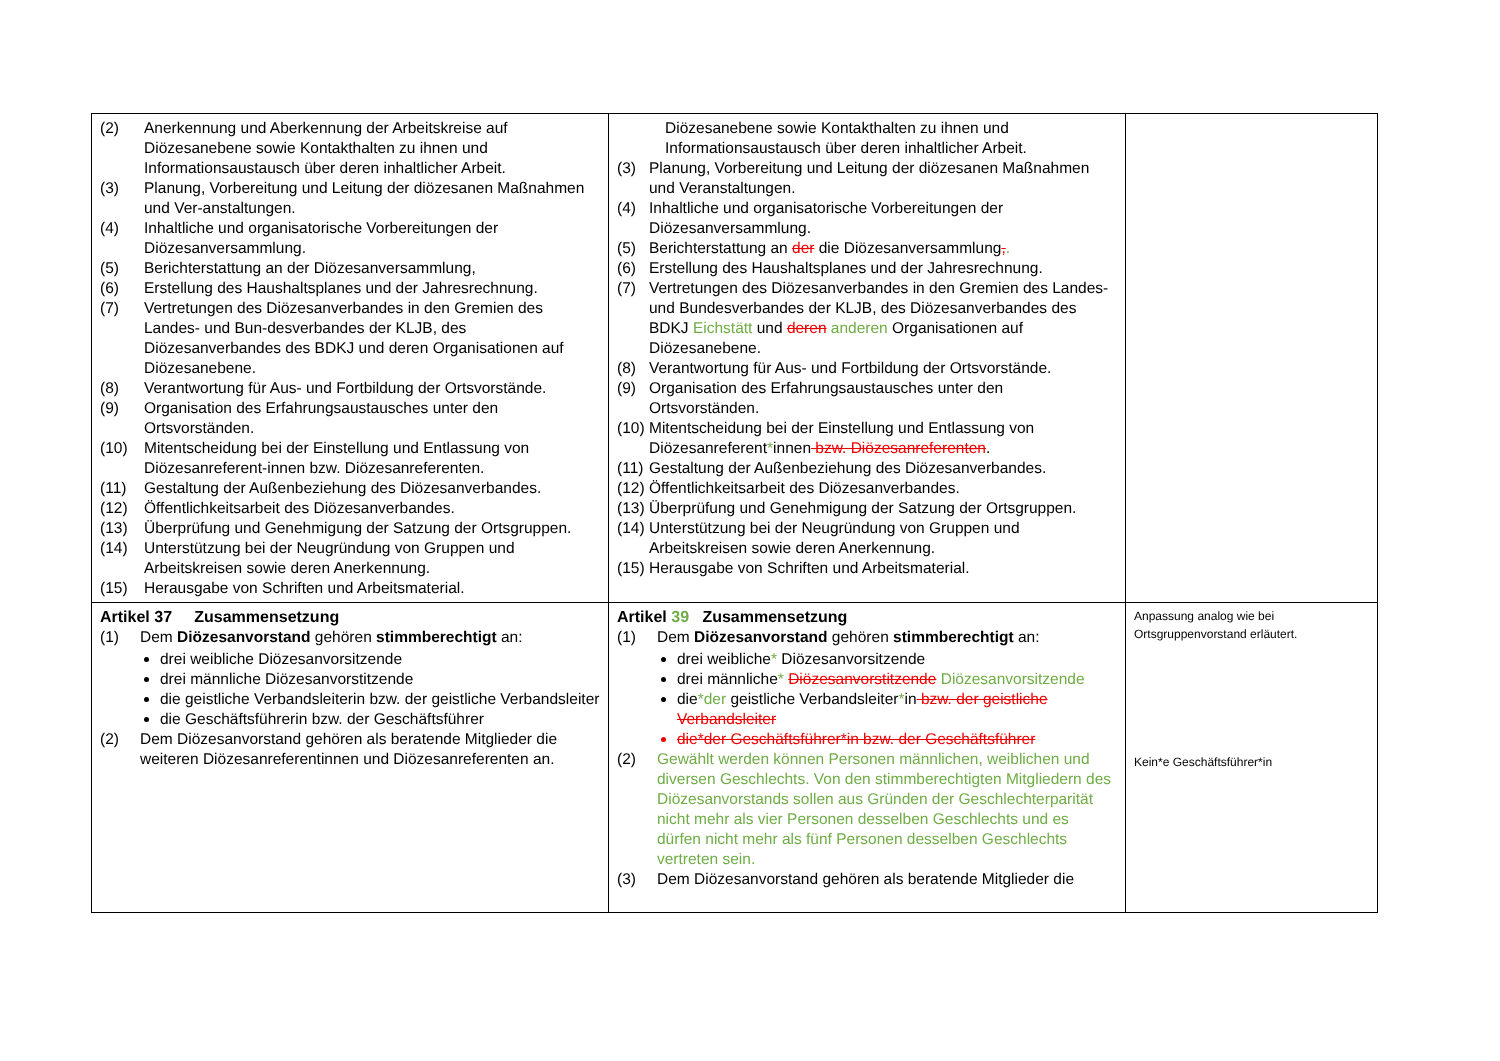| (2) Anerkennung und Aberkennung der Arbeitskreise auf Diözesanebene sowie Kontakthalten zu ihnen und Informationsaustausch über deren inhaltlicher Arbeit. (3) Planung, Vorbereitung und Leitung der diözesanen Maßnahmen und Ver-anstaltungen. (4) Inhaltliche und organisatorische Vorbereitungen der Diözesanversammlung. (5) Berichterstattung an der Diözesanversammlung, (6) Erstellung des Haushaltsplanes und der Jahresrechnung. (7) Vertretungen des Diözesanverbandes in den Gremien des Landes- und Bun-desverbandes der KLJB, des Diözesanverbandes des BDKJ und deren Organisationen auf Diözesanebene. (8) Verantwortung für Aus- und Fortbildung der Ortsvorstände. (9) Organisation des Erfahrungsaustausches unter den Ortsvorständen. (10) Mitentscheidung bei der Einstellung und Entlassung von Diözesanreferent-innen bzw. Diözesanreferenten. (11) Gestaltung der Außenbeziehung des Diözesanverbandes. (12) Öffentlichkeitsarbeit des Diözesanverbandes. (13) Überprüfung und Genehmigung der Satzung der Ortsgruppen. (14) Unterstützung bei der Neugründung von Gruppen und Arbeitskreisen sowie deren Anerkennung. (15) Herausgabe von Schriften und Arbeitsmaterial. | Diözesanebene sowie Kontakthalten zu ihnen und Informationsaustausch über deren inhaltlicher Arbeit. (3) Planung, Vorbereitung und Leitung der diözesanen Maßnahmen und Veranstaltungen. (4) Inhaltliche und organisatorische Vorbereitungen der Diözesanversammlung. (5) Berichterstattung an der die Diözesanversammlung , . (6) Erstellung des Haushaltsplanes und der Jahresrechnung. (7) Vertretungen des Diözesanverbandes in den Gremien des Landes- und Bundesverbandes der KLJB, des Diözesanverbandes des BDKJ Eichstätt und deren anderen Organisationen auf Diözesanebene. (8) Verantwortung für Aus- und Fortbildung der Ortsvorstände. (9) Organisation des Erfahrungsaustausches unter den Ortsvorständen. (10) Mitentscheidung bei der Einstellung und Entlassung von Diözesanreferent * innen bzw. Diözesanreferenten . (11) Gestaltung der Außenbeziehung des Diözesanverbandes. (12) Öffentlichkeitsarbeit des Diözesanverbandes. (13) Überprüfung und Genehmigung der Satzung der Ortsgruppen. (14) Unterstützung bei der Neugründung von Gruppen und Arbeitskreisen sowie deren Anerkennung. (15) Herausgabe von Schriften und Arbeitsmaterial. | |
| Artikel 37 Zusammensetzung (1) Dem Diözesanvorstand gehören stimmberechtigt an: drei weibliche Diözesanvorsitzende drei männliche Diözesanvorstitzende die geistliche Verbandsleiterin bzw. der geistliche Verbandsleiter die Geschäftsführerin bzw. der Geschäftsführer (2) Dem Diözesanvorstand gehören als beratende Mitglieder die weiteren Diözesanreferentinnen und Diözesanreferenten an. | Artikel 39 Zusammensetzung (1) Dem Diözesanvorstand gehören stimmberechtigt an: drei weibliche * Diözesanvorsitzende drei männliche * Diözesanvorstitzende Diözesanvorsitzende die *der geistliche Verbandsleiter * in bzw. der geistliche Verbandsleiter die*der Geschäftsführer*in bzw. der Geschäftsführer (2) Gewählt werden können Personen männlichen, weiblichen und diversen Geschlechts. Von den stimmberechtigten Mitgliedern des Diözesanvorstands sollen aus Gründen der Geschlechterparität nicht mehr als vier Personen desselben Geschlechts und es dürfen nicht mehr als fünf Personen desselben Geschlechts vertreten sein. (3) Dem Diözesanvorstand gehören als beratende Mitglieder die | Anpassung analog wie bei Ortsgruppenvorstand erläutert. Kein*e Geschäftsführer*in |